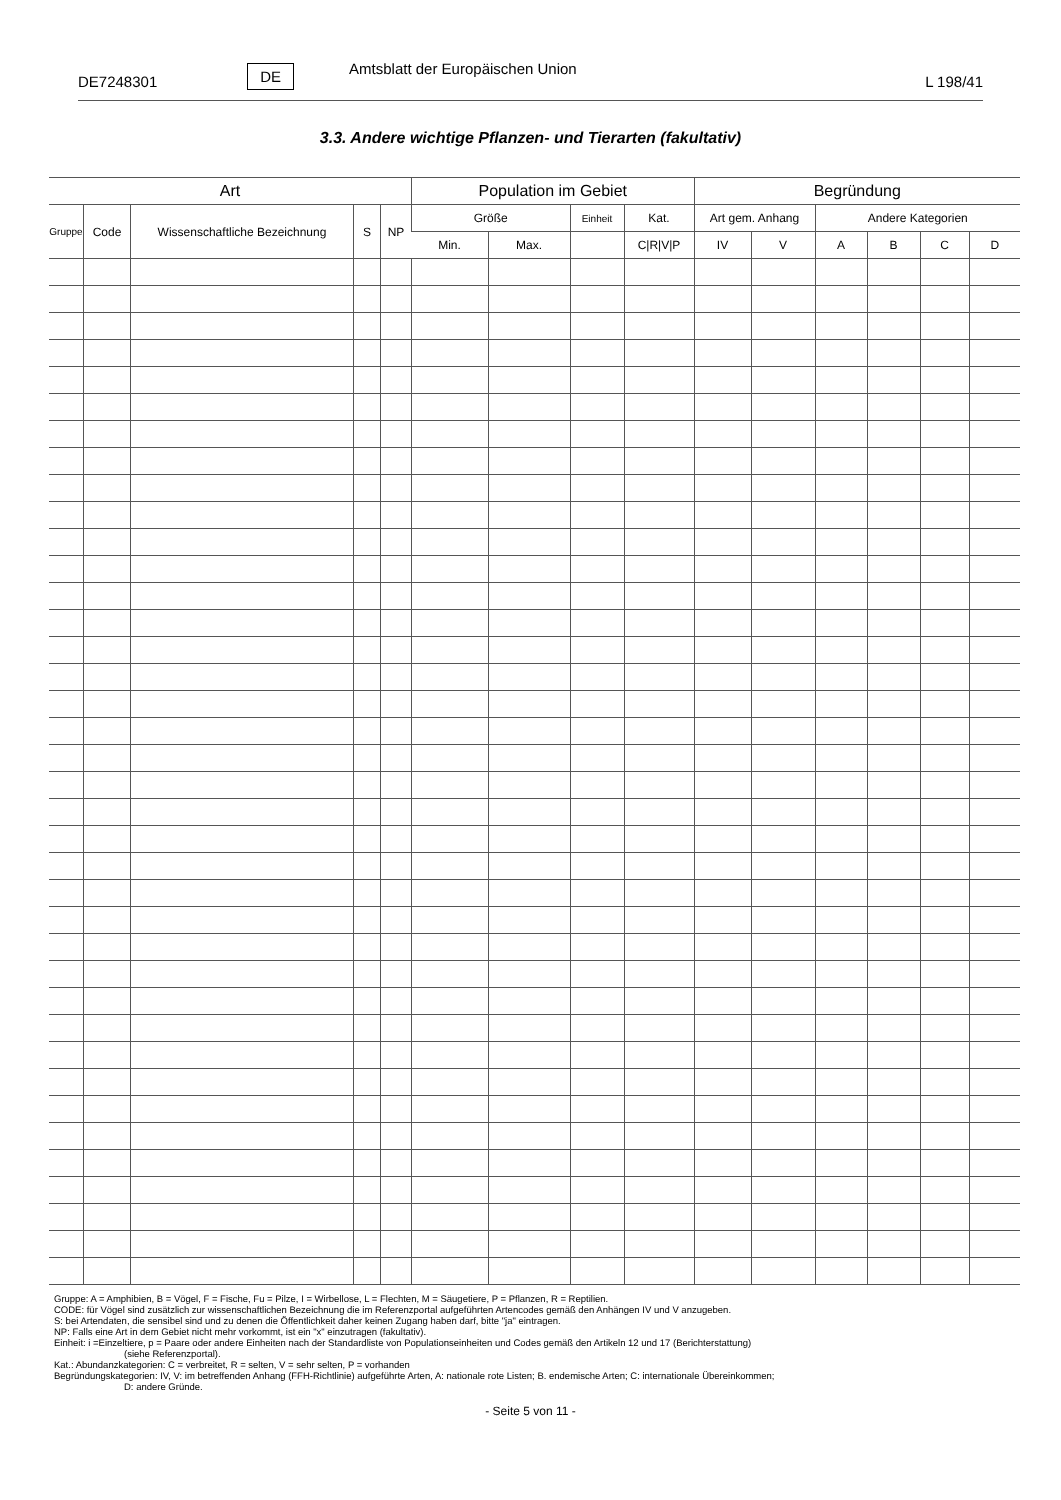DE7248301 DE Amtsblatt der Europäischen Union L 198/41
3.3. Andere wichtige Pflanzen- und Tierarten (fakultativ)
| Art | | | | | Population im Gebiet | | | | Begründung | | | | | |
| --- | --- | --- | --- | --- | --- | --- | --- | --- | --- | --- | --- | --- | --- | --- |
| Gruppe | Code | Wissenschaftliche Bezeichnung | S | NP | Größe | | Einheit | Kat. | Art gem. Anhang | | Andere Kategorien | | | |
| | | | | | Min. | Max. | | C/R/V/P | IV | V | A | B | C | D |
Gruppe: A = Amphibien, B = Vögel, F = Fische, Fu = Pilze, I = Wirbellose, L = Flechten, M = Säugetiere, P = Pflanzen, R = Reptilien.
CODE: für Vögel sind zusätzlich zur wissenschaftlichen Bezeichnung die im Referenzportal aufgeführten Artencodes gemäß den Anhängen IV und V anzugeben.
S: bei Artendaten, die sensibel sind und zu denen die Öffentlichkeit daher keinen Zugang haben darf, bitte "ja" eintragen.
NP: Falls eine Art in dem Gebiet nicht mehr vorkommt, ist ein "x" einzutragen (fakultativ).
Einheit: i =Einzeltiere, p = Paare oder andere Einheiten nach der Standardliste von Populationseinheiten und Codes gemäß den Artikeln 12 und 17 (Berichterstattung)
(siehe Referenzportal).
Kat.: Abundanzkategorien: C = verbreitet, R = selten, V = sehr selten, P = vorhanden
Begründungskategorien: IV, V: im betreffenden Anhang (FFH-Richtlinie) aufgeführte Arten, A: nationale rote Listen; B. endemische Arten; C: internationale Übereinkommen;
D: andere Gründe.
- Seite 5 von 11 -